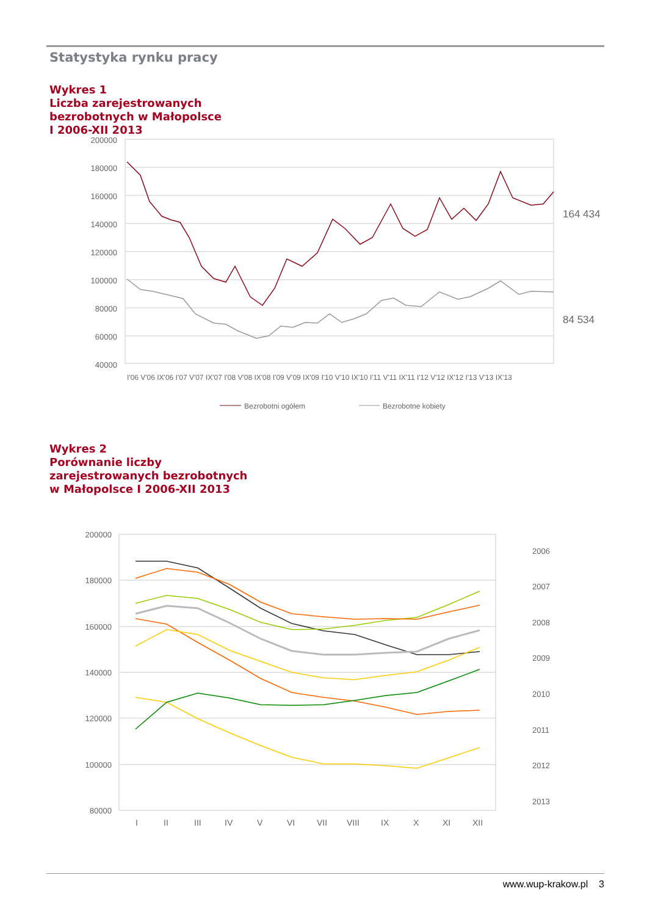Statystyka rynku pracy
Wykres 1
Liczba zarejestrowanych
bezrobotnych w Małopolsce
I 2006-XII 2013
200000
180000
160000
140000
120000
100000
80000
60000
40000
164 434
84 534
I'06 V'06 IX'06 I'07 V'07 IX'07 I'08 V'08 IX'08 I'09 V'09 IX'09 I'10 V'10 IX'10 I'11 V'11 IX'11 I'12 V'12 IX'12 I'13 V'13 IX'13
Bezrobotni ogółem
Bezrobotne kobiety
Wykres 2
Porównanie liczby
zarejestrowanych bezrobotnych
w Małopolsce I 2006-XII 2013
200000
180000
160000
140000
120000
100000
80000
I
II
III
IV
V
VI
VII
VIII
IX
X
XI
XII
2006
2007
2008
2009
2010
2011
2012
2013
www.wup-krakow.pl 3